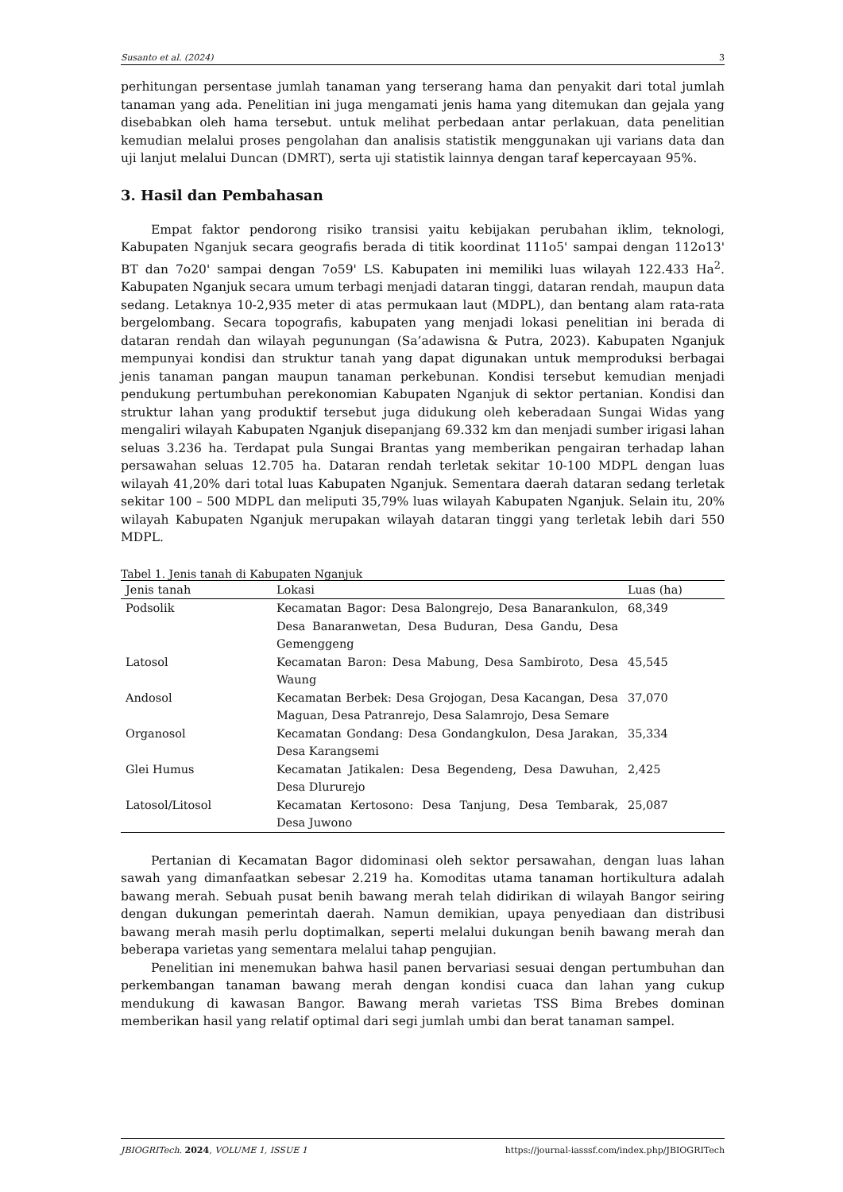Susanto et al. (2024) 3
perhitungan persentase jumlah tanaman yang terserang hama dan penyakit dari total jumlah tanaman yang ada. Penelitian ini juga mengamati jenis hama yang ditemukan dan gejala yang disebabkan oleh hama tersebut. untuk melihat perbedaan antar perlakuan, data penelitian kemudian melalui proses pengolahan dan analisis statistik menggunakan uji varians data dan uji lanjut melalui Duncan (DMRT), serta uji statistik lainnya dengan taraf kepercayaan 95%.
3. Hasil dan Pembahasan
Empat faktor pendorong risiko transisi yaitu kebijakan perubahan iklim, teknologi, Kabupaten Nganjuk secara geografis berada di titik koordinat 111o5' sampai dengan 112o13' BT dan 7o20' sampai dengan 7o59' LS. Kabupaten ini memiliki luas wilayah 122.433 Ha<sup>2</sup>. Kabupaten Nganjuk secara umum terbagi menjadi dataran tinggi, dataran rendah, maupun data sedang. Letaknya 10-2,935 meter di atas permukaan laut (MDPL), dan bentang alam rata-rata bergelombang. Secara topografis, kabupaten yang menjadi lokasi penelitian ini berada di dataran rendah dan wilayah pegunungan (Sa’adawisna & Putra, 2023). Kabupaten Nganjuk mempunyai kondisi dan struktur tanah yang dapat digunakan untuk memproduksi berbagai jenis tanaman pangan maupun tanaman perkebunan. Kondisi tersebut kemudian menjadi pendukung pertumbuhan perekonomian Kabupaten Nganjuk di sektor pertanian. Kondisi dan struktur lahan yang produktif tersebut juga didukung oleh keberadaan Sungai Widas yang mengaliri wilayah Kabupaten Nganjuk disepanjang 69.332 km dan menjadi sumber irigasi lahan seluas 3.236 ha. Terdapat pula Sungai Brantas yang memberikan pengairan terhadap lahan persawahan seluas 12.705 ha. Dataran rendah terletak sekitar 10-100 MDPL dengan luas wilayah 41,20% dari total luas Kabupaten Nganjuk. Sementara daerah dataran sedang terletak sekitar 100 – 500 MDPL dan meliputi 35,79% luas wilayah Kabupaten Nganjuk. Selain itu, 20% wilayah Kabupaten Nganjuk merupakan wilayah dataran tinggi yang terletak lebih dari 550 MDPL.
Tabel 1. Jenis tanah di Kabupaten Nganjuk
| Jenis tanah | Lokasi | Luas (ha) |
| --- | --- | --- |
| Podsolik | Kecamatan Bagor: Desa Balongrejo, Desa Banarankulon, Desa Banaranwetan, Desa Buduran, Desa Gandu, Desa Gemenggeng | 68,349 |
| Latosol | Kecamatan Baron: Desa Mabung, Desa Sambiroto, Desa Waung | 45,545 |
| Andosol | Kecamatan Berbek: Desa Grojogan, Desa Kacangan, Desa Maguan, Desa Patranrejo, Desa Salamrojo, Desa Semare | 37,070 |
| Organosol | Kecamatan Gondang: Desa Gondangkulon, Desa Jarakan, Desa Karangsemi | 35,334 |
| Glei Humus | Kecamatan Jatikalen: Desa Begendeng, Desa Dawuhan, Desa Dlururejo | 2,425 |
| Latosol/Litosol | Kecamatan Kertosono: Desa Tanjung, Desa Tembarak, Desa Juwono | 25,087 |
Pertanian di Kecamatan Bagor didominasi oleh sektor persawahan, dengan luas lahan sawah yang dimanfaatkan sebesar 2.219 ha. Komoditas utama tanaman hortikultura adalah bawang merah. Sebuah pusat benih bawang merah telah didirikan di wilayah Bangor seiring dengan dukungan pemerintah daerah. Namun demikian, upaya penyediaan dan distribusi bawang merah masih perlu doptimalkan, seperti melalui dukungan benih bawang merah dan beberapa varietas yang sementara melalui tahap pengujian.
Penelitian ini menemukan bahwa hasil panen bervariasi sesuai dengan pertumbuhan dan perkembangan tanaman bawang merah dengan kondisi cuaca dan lahan yang cukup mendukung di kawasan Bangor. Bawang merah varietas TSS Bima Brebes dominan memberikan hasil yang relatif optimal dari segi jumlah umbi dan berat tanaman sampel.
JBIOGRITech. 2024, VOLUME 1, ISSUE 1 https://journal-iasssf.com/index.php/JBIOGRITech